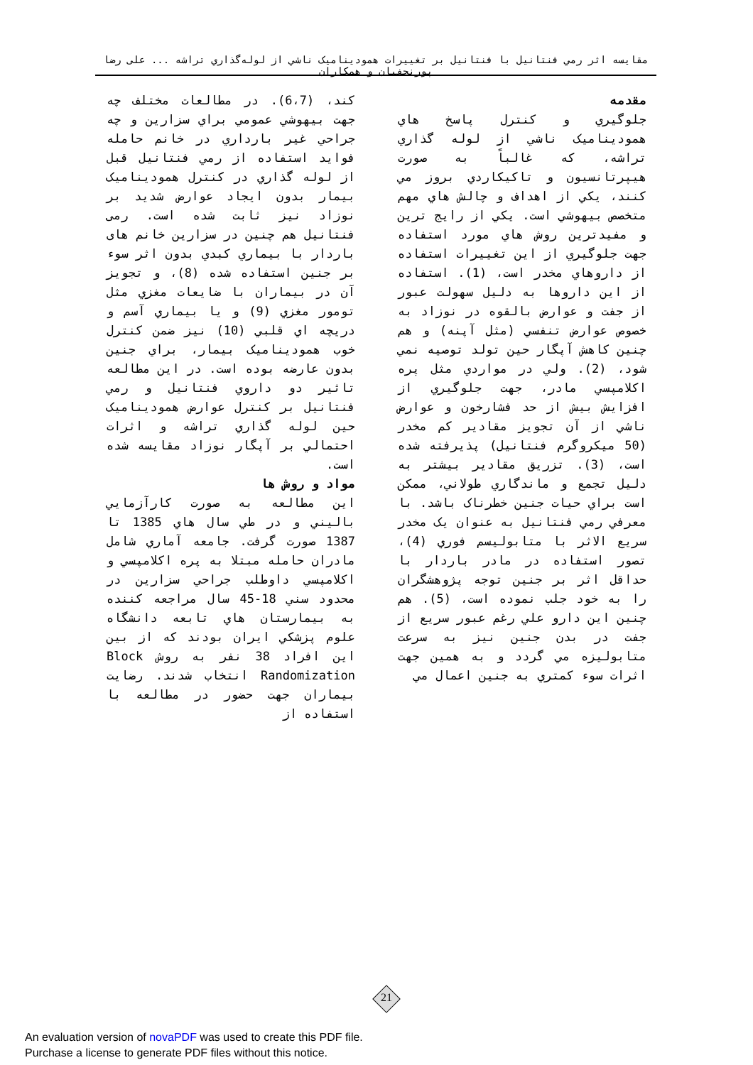مقايسه اثر رمي فنتانيل با فنتانيل بر تغييرات همودیناميک ناشي از لوله‌گذاري تراشه ... علی رضا پورنجفيان و همکاران
مقدمه
جلوگيري و کنترل پاسخ هاي همودينامیک ناشي از لوله گذاري تراشه، که غالباً به صورت هيپرتانسيون و تاکيکاردي بروز مي کنند، يکي از اهداف و چالش هاي مهم متخصص بيهوشي است. يکي از رايج ترين و مفيدترين روش هاي مورد استفاده جهت جلوگيري از اين تغييرات استفاده از داروهاي مخدر است، (1). استفاده از اين داروها به دليل سهولت عبور از جفت و عوارض بالقوه در نوزاد به خصوص عوارض تنفسي (مثل آپنه) و هم چنين کاهش آپگار حين تولد توصيه نمي شود، (2). ولي در مواردي مثل پره اکلامپسي مادر، جهت جلوگيري از افزايش بيش از حد فشارخون و عوارض ناشي از آن تجويز مقادير کم مخدر (50 ميکروگرم فنتانيل) پذيرفته شده است، (3). تزريق مقادير بيشتر به دليل تجمع و ماندگاري طولاني، ممکن است براي حيات جنين خطرناک باشد. با معرفي رمي فنتانيل به عنوان يک مخدر سريع الاثر با متابوليسم فوري (4)، تصور استفاده در مادر باردار با حداقل اثر بر جنين توجه پژوهشگران را به خود جلب نموده است، (5). هم چنين اين دارو علي رغم عبور سريع از جفت در بدن جنين نيز به سرعت متابوليزه مي گردد و به همين جهت اثرات سوء کمتري به جنين اعمال مي
کند، (6،7). در مطالعات مختلف چه جهت بيهوشي عمومي براي سزارين و چه جراحي غير بارداري در خانم حامله فوايد استفاده از رمي فنتانيل قبل از لوله گذاري در کنترل همودیناميک بيمار بدون ايجاد عوارض شديد بر نوزاد نيز ثابت شده است. رمی فنتانيل هم چنين در سزارين خانم های باردار با بيماري کبدي بدون اثر سوء بر جنين استفاده شده (8)، و تجويز آن در بيماران با ضايعات مغزي مثل تومور مغزي (9) و يا بيماري آسم و دريچه اي قلبي (10) نيز ضمن کنترل خوب همودیناميک بيمار، براي جنين بدون عارضه بوده است. در اين مطالعه تاثير دو داروي فنتانيل و رمي فنتانيل بر کنترل عوارض همودیناميک حين لوله گذاري تراشه و اثرات احتمالي بر آپگار نوزاد مقايسه شده است.
مواد و روش ها
اين مطالعه به صورت کارآزمايي باليني و در طي سال هاي 1385 تا 1387 صورت گرفت. جامعه آماري شامل مادران حامله مبتلا به پره اکلامپسي و اکلامپسي داوطلب جراحي سزارين در محدود سني 18-45 سال مراجعه کننده به بيمارستان هاي تابعه دانشگاه علوم پزشکي ايران بودند که از بين اين افراد 38 نفر به روش Block Randomization انتخاب شدند. رضايت بيماران جهت حضور در مطالعه با استفاده از
21
An evaluation version of novaPDF was used to create this PDF file.
Purchase a license to generate PDF files without this notice.